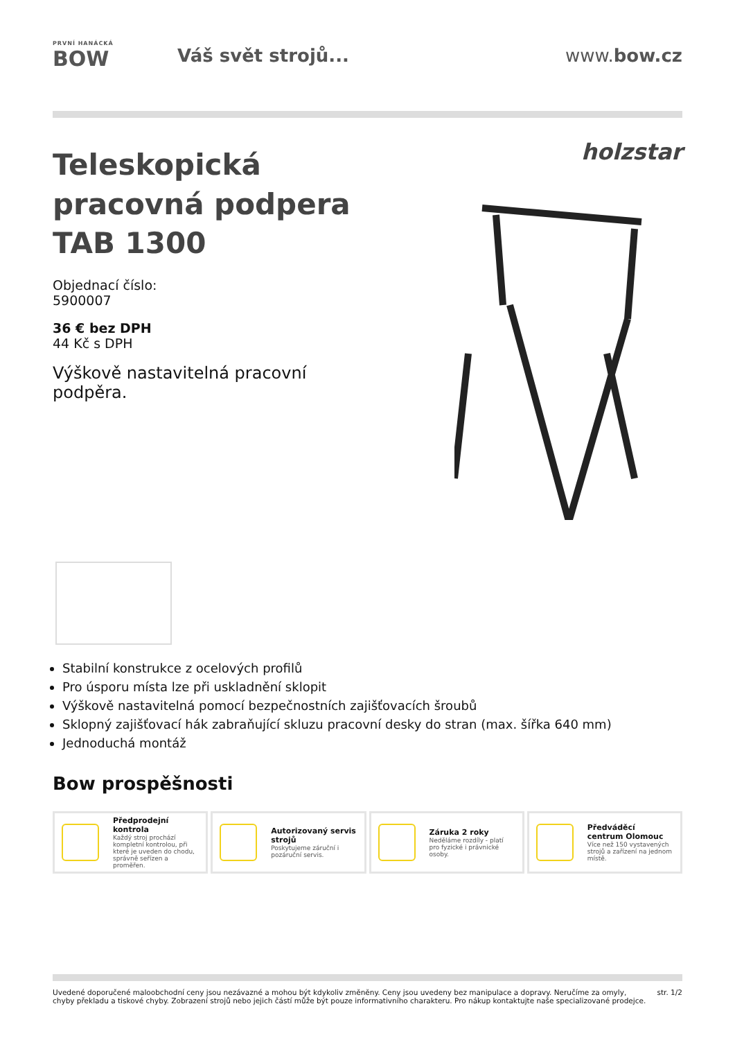PRVNÍ HANÁCKÁ
BOW
Váš svět strojů... www.bow.cz
Teleskopická pracovná podpera TAB 1300
Objednací číslo:
5900007
36 € bez DPH
44 Kč s DPH
Výškově nastavitelná pracovní podpěra.
holzstar
Stabilní konstrukce z ocelových profilů
Pro úsporu místa lze při uskladnění sklopit
Výškově nastavitelná pomocí bezpečnostních zajišťovacích šroubů
Sklopný zajišťovací hák zabraňující skluzu pracovní desky do stran (max. šířka 640 mm)
Jednoduchá montáž
Bow prospěšnosti
Předprodejní kontrola
Každý stroj prochází kompletní kontrolou, při které je uveden do chodu, správně seřízen a proměřen.
Autorizovaný servis strojů
Poskytujeme záruční i pozáruční servis.
Záruka 2 roky
Neděláme rozdíly - platí pro fyzické i právnické osoby.
Předváděcí centrum Olomouc
Více než 150 vystavených strojů a zařízení na jednom místě.
Uvedené doporučené maloobchodní ceny jsou nezávazné a mohou být kdykoliv změněny. Ceny jsou uvedeny bez manipulace a dopravy. Neručíme za omyly,
chyby překladu a tiskové chyby. Zobrazení strojů nebo jejich částí může být pouze informativního charakteru. Pro nákup kontaktujte naše specializované prodejce.
str. 1/2